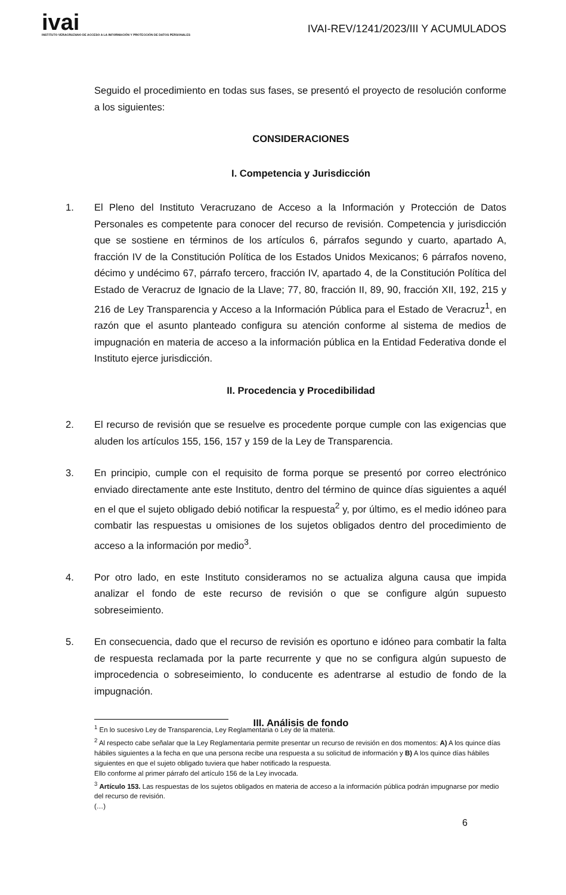ivai
INSTITUTO VERACRUZANO DE ACCESO A LA INFORMACIÓN Y PROTECCIÓN DE DATOS PERSONALES
IVAI-REV/1241/2023/III Y ACUMULADOS
Seguido el procedimiento en todas sus fases, se presentó el proyecto de resolución conforme a los siguientes:
CONSIDERACIONES
I. Competencia y Jurisdicción
1. El Pleno del Instituto Veracruzano de Acceso a la Información y Protección de Datos Personales es competente para conocer del recurso de revisión. Competencia y jurisdicción que se sostiene en términos de los artículos 6, párrafos segundo y cuarto, apartado A, fracción IV de la Constitución Política de los Estados Unidos Mexicanos; 6 párrafos noveno, décimo y undécimo 67, párrafo tercero, fracción IV, apartado 4, de la Constitución Política del Estado de Veracruz de Ignacio de la Llave; 77, 80, fracción II, 89, 90, fracción XII, 192, 215 y 216 de Ley Transparencia y Acceso a la Información Pública para el Estado de Veracruz<sup>1</sup>, en razón que el asunto planteado configura su atención conforme al sistema de medios de impugnación en materia de acceso a la información pública en la Entidad Federativa donde el Instituto ejerce jurisdicción.
II. Procedencia y Procedibilidad
2. El recurso de revisión que se resuelve es procedente porque cumple con las exigencias que aluden los artículos 155, 156, 157 y 159 de la Ley de Transparencia.
3. En principio, cumple con el requisito de forma porque se presentó por correo electrónico enviado directamente ante este Instituto, dentro del término de quince días siguientes a aquél en el que el sujeto obligado debió notificar la respuesta<sup>2</sup> y, por último, es el medio idóneo para combatir las respuestas u omisiones de los sujetos obligados dentro del procedimiento de acceso a la información por medio<sup>3</sup>.
4. Por otro lado, en este Instituto consideramos no se actualiza alguna causa que impida analizar el fondo de este recurso de revisión o que se configure algún supuesto sobreseimiento.
5. En consecuencia, dado que el recurso de revisión es oportuno e idóneo para combatir la falta de respuesta reclamada por la parte recurrente y que no se configura algún supuesto de improcedencia o sobreseimiento, lo conducente es adentrarse al estudio de fondo de la impugnación.
III. Análisis de fondo
<sup>1</sup> En lo sucesivo Ley de Transparencia, Ley Reglamentaria o Ley de la materia.
<sup>2</sup> Al respecto cabe señalar que la Ley Reglamentaria permite presentar un recurso de revisión en dos momentos: A) A los quince días hábiles siguientes a la fecha en que una persona recibe una respuesta a su solicitud de información y B) A los quince días hábiles siguientes en que el sujeto obligado tuviera que haber notificado la respuesta.
Ello conforme al primer párrafo del artículo 156 de la Ley invocada.
<sup>3</sup> Artículo 153. Las respuestas de los sujetos obligados en materia de acceso a la información pública podrán impugnarse por medio del recurso de revisión.
(…)
6